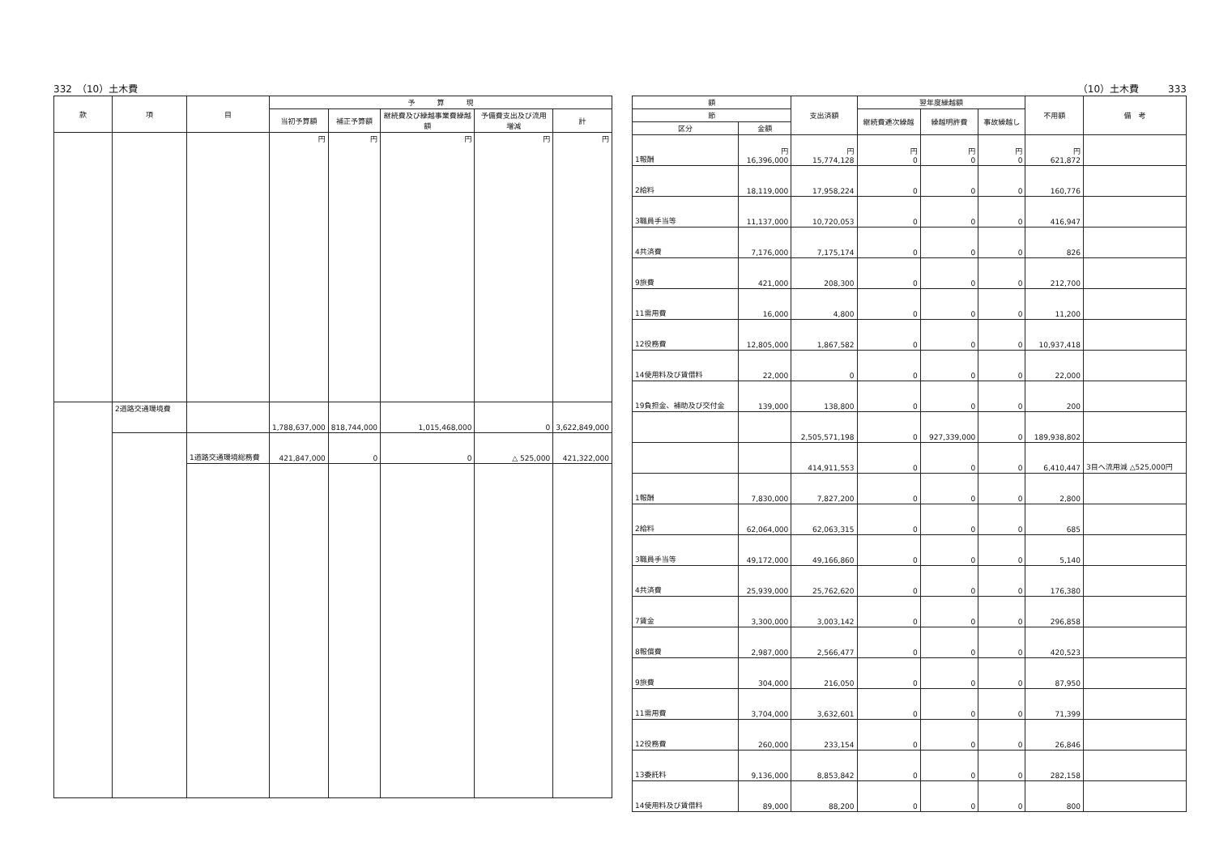332　（10）土木費
| 款 | 項 | 目 | 予 算 現 | | | | |
| --- | --- | --- | --- | --- | --- | --- | --- |
| | | | 当初予算額 | 補正予算額 | 継続費及び繰越事業費繰越額 | 予備費支出及び流用増減 | 計 |
| | | | 円 | 円 | 円 | 円 | 円 |
| | 2道路交通環境費 | | 1,788,637,000 | 818,744,000 | 1,015,468,000 | 0 | 3,622,849,000 |
| | | 1道路交通環境総務費 | 421,847,000 | 0 | 0 | △ 525,000 | 421,322,000 |
（10）土木費　　　333
| 額 | | 支出済額 | 翌年度繰越額 | | | 不用額 | 備 考 |
| --- | --- | --- | --- | --- | --- | --- | --- |
| 節 | | | 継続費逓次繰越 | 繰越明許費 | 事故繰越し | | |
| 区分 | 金額 | | | | | | |
| 1報酬 | 円 16,396,000 | 円 15,774,128 | 円 0 | 円 0 | 円 0 | 円 621,872 | |
| 2給料 | 18,119,000 | 17,958,224 | 0 | 0 | 0 | 160,776 | |
| 3職員手当等 | 11,137,000 | 10,720,053 | 0 | 0 | 0 | 416,947 | |
| 4共済費 | 7,176,000 | 7,175,174 | 0 | 0 | 0 | 826 | |
| 9旅費 | 421,000 | 208,300 | 0 | 0 | 0 | 212,700 | |
| 11需用費 | 16,000 | 4,800 | 0 | 0 | 0 | 11,200 | |
| 12役務費 | 12,805,000 | 1,867,582 | 0 | 0 | 0 | 10,937,418 | |
| 14使用料及び賃借料 | 22,000 | 0 | 0 | 0 | 0 | 22,000 | |
| 19負担金、補助及び交付金 | 139,000 | 138,800 | 0 | 0 | 0 | 200 | |
| | | 2,505,571,198 | 0 | 927,339,000 | 0 | 189,938,802 | |
| | | 414,911,553 | 0 | 0 | 0 | 6,410,447 | 3目へ流用減 △525,000円 |
| 1報酬 | 7,830,000 | 7,827,200 | 0 | 0 | 0 | 2,800 | |
| 2給料 | 62,064,000 | 62,063,315 | 0 | 0 | 0 | 685 | |
| 3職員手当等 | 49,172,000 | 49,166,860 | 0 | 0 | 0 | 5,140 | |
| 4共済費 | 25,939,000 | 25,762,620 | 0 | 0 | 0 | 176,380 | |
| 7賃金 | 3,300,000 | 3,003,142 | 0 | 0 | 0 | 296,858 | |
| 8報償費 | 2,987,000 | 2,566,477 | 0 | 0 | 0 | 420,523 | |
| 9旅費 | 304,000 | 216,050 | 0 | 0 | 0 | 87,950 | |
| 11需用費 | 3,704,000 | 3,632,601 | 0 | 0 | 0 | 71,399 | |
| 12役務費 | 260,000 | 233,154 | 0 | 0 | 0 | 26,846 | |
| 13委託料 | 9,136,000 | 8,853,842 | 0 | 0 | 0 | 282,158 | |
| 14使用料及び賃借料 | 89,000 | 88,200 | 0 | 0 | 0 | 800 | |